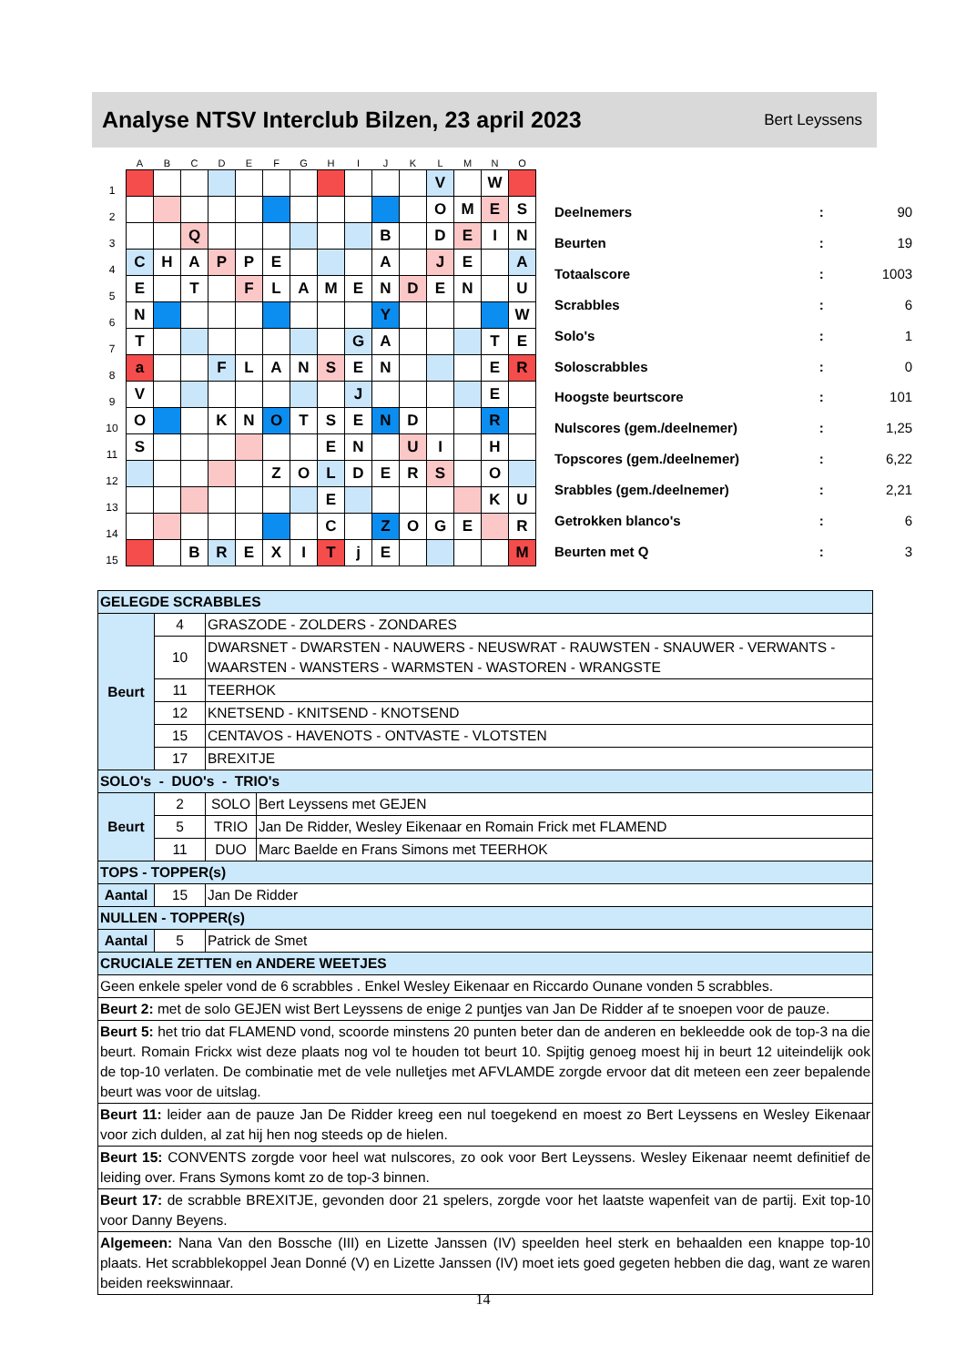Analyse NTSV Interclub Bilzen, 23 april 2023
Bert Leyssens
| | A | B | C | D | E | F | G | H | I | J | K | L | M | N | O |
| --- | --- | --- | --- | --- | --- | --- | --- | --- | --- | --- | --- | --- | --- | --- | --- |
| 1 | | | | | | | | | | | | V | | W | |
| 2 | | | | | | | | | | | | O | M | E | S |
| 3 | | | Q | | | | | | | B | | D | E | I | N |
| 4 | C | H | A | P | P | E | | | | A | | J | E | | A |
| 5 | E | | T | | F | L | A | M | E | N | D | E | N | | U |
| 6 | N | | | | | | | | | Y | | | | | W |
| 7 | T | | | | | | | | G | A | | | | T | E |
| 8 | a | | | F | L | A | N | S | E | N | | | | E | R |
| 9 | V | | | | | | | | J | | | | | E | |
| 10 | O | | | K | N | O | T | S | E | N | D | | | R | |
| 11 | S | | | | | | | E | N | | U | I | | H | |
| 12 | | | | | | Z | O | L | D | E | R | S | | O | |
| 13 | | | | | | | | E | | | | | | K | U |
| 14 | | | | | | | | C | | Z | O | G | E | | R |
| 15 | | | B | R | E | X | I | T | j | E | | | | | M |
| Deelnemers | : | 90 |
| Beurten | : | 19 |
| Totaalscore | : | 1003 |
| Scrabbles | : | 6 |
| Solo's | : | 1 |
| Soloscrabbles | : | 0 |
| Hoogste beurtscore | : | 101 |
| Nulscores (gem./deelnemer) | : | 1,25 |
| Topscores (gem./deelnemer) | : | 6,22 |
| Srabbles (gem./deelnemer) | : | 2,21 |
| Getrokken blanco's | : | 6 |
| Beurten met Q | : | 3 |
| GELEGDE SCRABBLES | | | |
| Beurt | 4 | GRASZODE - ZOLDERS - ZONDARES | |
| | 10 | DWARSNET - DWARSTEN - NAUWERS - NEUSWRAT - RAUWSTEN - SNAUWER - VERWANTS - WAARSTEN - WANSTERS - WARMSTEN - WASTOREN - WRANGSTE | |
| | 11 | TEERHOK | |
| | 12 | KNETSEND - KNITSEND - KNOTSEND | |
| | 15 | CENTAVOS - HAVENOTS - ONTVASTE - VLOTSTEN | |
| | 17 | BREXITJE | |
| SOLO's - DUO's - TRIO's | | | |
| Beurt | 2 | SOLO | Bert Leyssens met GEJEN |
| | 5 | TRIO | Jan De Ridder, Wesley Eikenaar en Romain Frick met FLAMEND |
| | 11 | DUO | Marc Baelde en Frans Simons met TEERHOK |
| TOPS - TOPPER(s) | | | |
| Aantal | 15 | Jan De Ridder | |
| NULLEN - TOPPER(s) | | | |
| Aantal | 5 | Patrick de Smet | |
| CRUCIALE ZETTEN en ANDERE WEETJES | | | |
| Geen enkele speler vond de 6 scrabbles . Enkel Wesley Eikenaar en Riccardo Ounane vonden 5 scrabbles. | | | |
| Beurt 2: met de solo GEJEN wist Bert Leyssens de enige 2 puntjes van Jan De Ridder af te snoepen voor de pauze. | | | |
| Beurt 5: het trio dat FLAMEND vond, scoorde minstens 20 punten beter dan de anderen en bekleedde ook de top-3 na die beurt. Romain Frickx wist deze plaats nog vol te houden tot beurt 10. Spijtig genoeg moest hij in beurt 12 uiteindelijk ook de top-10 verlaten. De combinatie met de vele nulletjes met AFVLAMDE zorgde ervoor dat dit meteen een zeer bepalende beurt was voor de uitslag. | | | |
| Beurt 11: leider aan de pauze Jan De Ridder kreeg een nul toegekend en moest zo Bert Leyssens en Wesley Eikenaar voor zich dulden, al zat hij hen nog steeds op de hielen. | | | |
| Beurt 15: CONVENTS zorgde voor heel wat nulscores, zo ook voor Bert Leyssens. Wesley Eikenaar neemt definitief de leiding over. Frans Symons komt zo de top-3 binnen. | | | |
| Beurt 17: de scrabble BREXITJE, gevonden door 21 spelers, zorgde voor het laatste wapenfeit van de partij. Exit top-10 voor Danny Beyens. | | | |
| Algemeen: Nana Van den Bossche (III) en Lizette Janssen (IV) speelden heel sterk en behaalden een knappe top-10 plaats. Het scrabblekoppel Jean Donné (V) en Lizette Janssen (IV) moet iets goed gegeten hebben die dag, want ze waren beiden reekswinnaar. | | | |
14